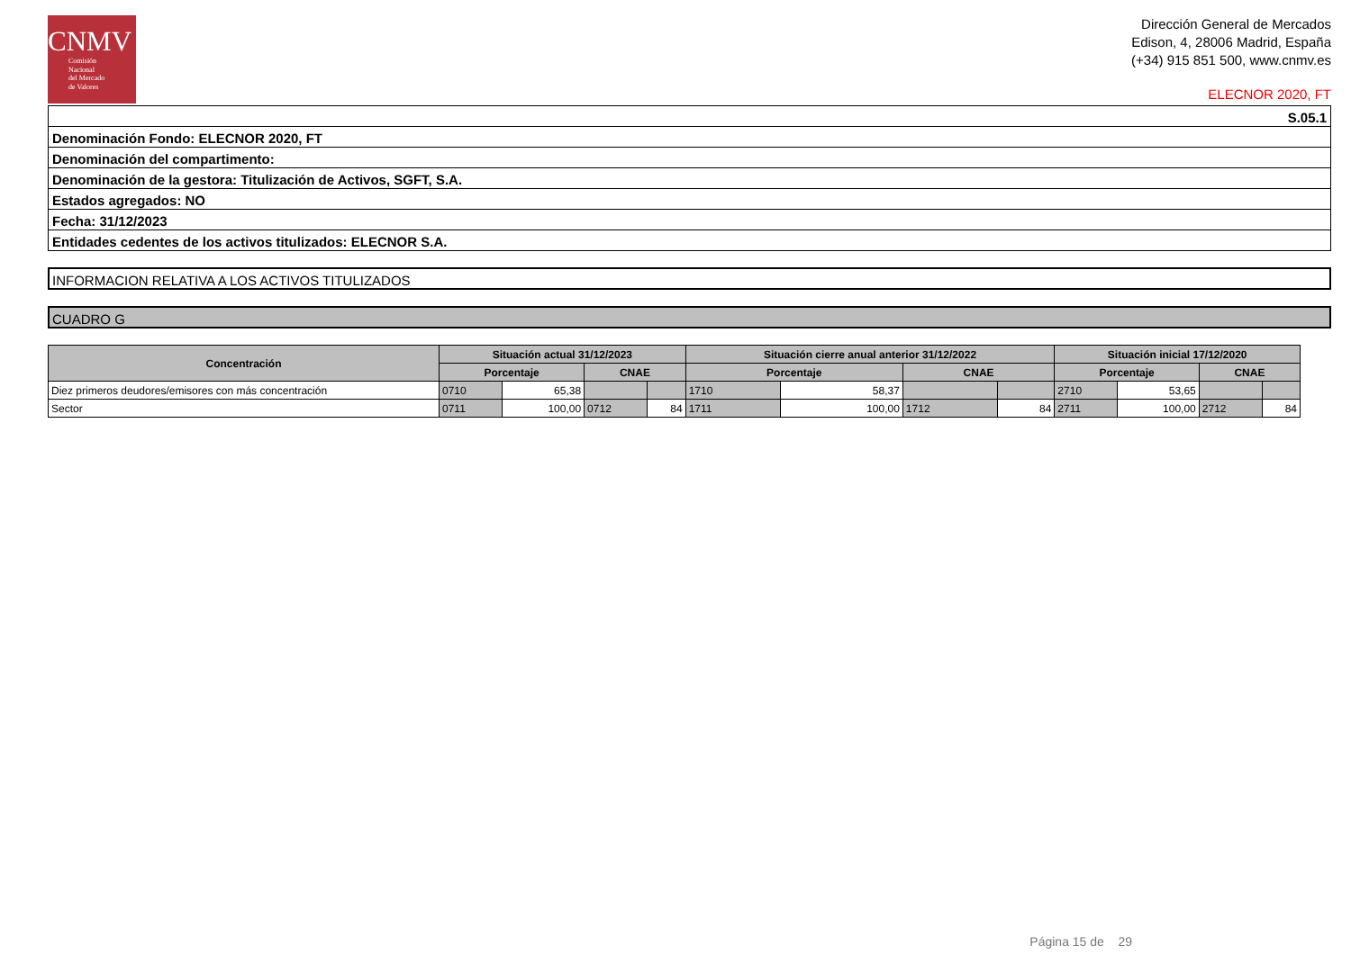CNMV
Comisión
Nacional
del Mercado
de Valores
Dirección General de Mercados
Edison, 4, 28006 Madrid, España
(+34) 915 851 500, www.cnmv.es
ELECNOR 2020, FT
S.05.1
Denominación Fondo: ELECNOR 2020, FT
Denominación del compartimento:
Denominación de la gestora: Titulización de Activos, SGFT, S.A.
Estados agregados: NO
Fecha: 31/12/2023
Entidades cedentes de los activos titulizados: ELECNOR S.A.
INFORMACION RELATIVA A LOS ACTIVOS TITULIZADOS
CUADRO G
| Concentración | Situación actual 31/12/2023 | | | | Situación cierre anual anterior 31/12/2022 | | | | Situación inicial 17/12/2020 | | | |
| --- | --- | --- | --- | --- | --- | --- | --- | --- | --- | --- | --- | --- |
| | Porcentaje | | CNAE | | Porcentaje | | CNAE | | Porcentaje | | CNAE | |
| Diez primeros deudores/emisores con más concentración | 0710 | 65,38 | | | 1710 | 58,37 | | | 2710 | 53,65 | | |
| Sector | 0711 | 100,00 | 0712 | 84 | 1711 | 100,00 | 1712 | 84 | 2711 | 100,00 | 2712 | 84 |
Página 15 de 29